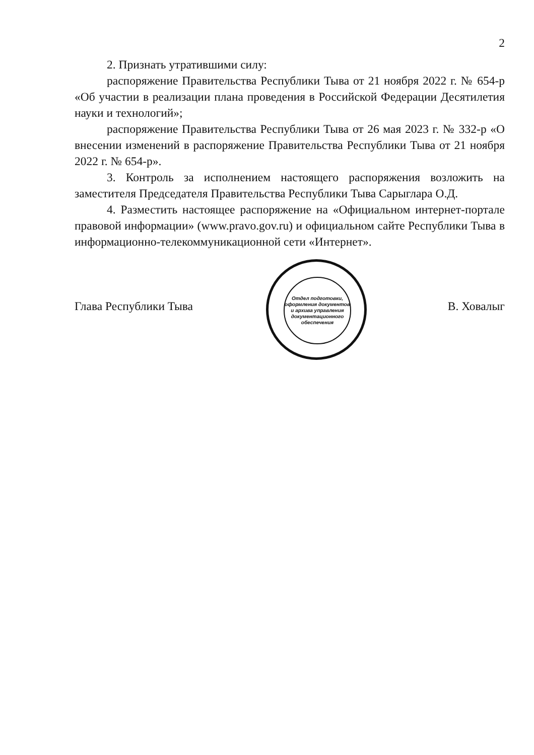2
2. Признать утратившими силу:
распоряжение Правительства Республики Тыва от 21 ноября 2022 г. № 654-р «Об участии в реализации плана проведения в Российской Федерации Десятилетия науки и технологий»;
распоряжение Правительства Республики Тыва от 26 мая 2023 г. № 332-р «О внесении изменений в распоряжение Правительства Республики Тыва от 21 ноября 2022 г. № 654-р».
3. Контроль за исполнением настоящего распоряжения возложить на заместителя Председателя Правительства Республики Тыва Сарыглара О.Д.
4. Разместить настоящее распоряжение на «Официальном интернет-портале правовой информации» (www.pravo.gov.ru) и официальном сайте Республики Тыва в информационно-телекоммуникационной сети «Интернет».
Глава Республики Тыва В. Ховалыг
Отдел подготовки, оформления документов и архива управления документационного обеспечения